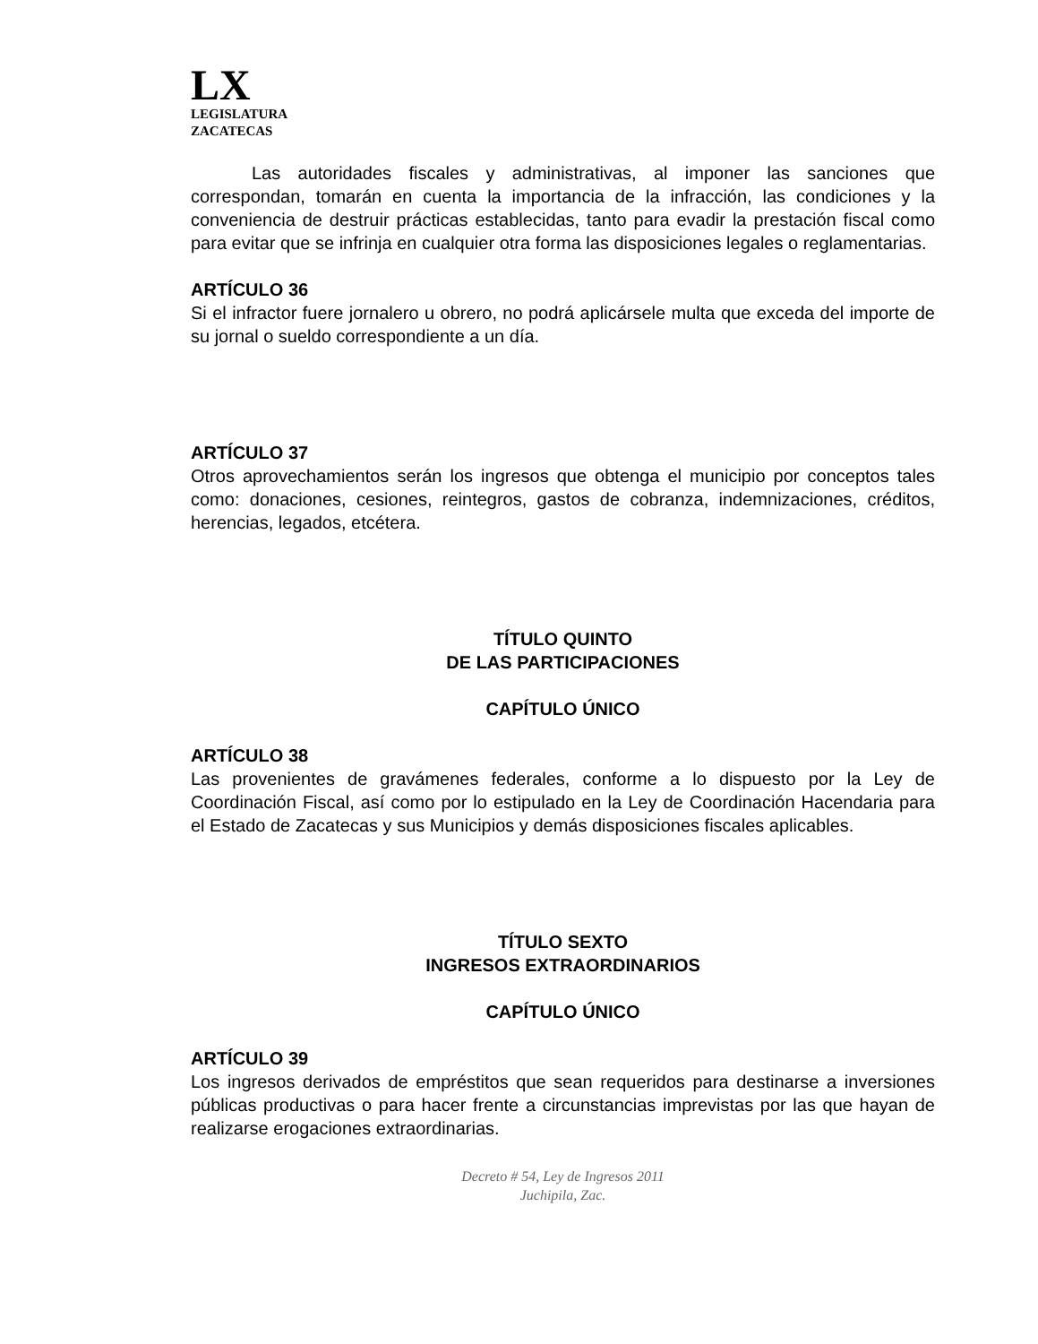LX
LEGISLATURA
ZACATECAS
Las autoridades fiscales y administrativas, al imponer las sanciones que correspondan, tomarán en cuenta la importancia de la infracción, las condiciones y la conveniencia de destruir prácticas establecidas, tanto para evadir la prestación fiscal como para evitar que se infrinja en cualquier otra forma las disposiciones legales o reglamentarias.
ARTÍCULO 36
Si el infractor fuere jornalero u obrero, no podrá aplicársele multa que exceda del importe de su jornal o sueldo correspondiente a un día.
ARTÍCULO 37
Otros aprovechamientos serán los ingresos que obtenga el municipio por conceptos tales como: donaciones, cesiones, reintegros, gastos de cobranza, indemnizaciones, créditos, herencias, legados, etcétera.
TÍTULO QUINTO
DE LAS PARTICIPACIONES
CAPÍTULO ÚNICO
ARTÍCULO 38
Las provenientes de gravámenes federales, conforme a lo dispuesto por la Ley de Coordinación Fiscal, así como por lo estipulado en la Ley de Coordinación Hacendaria para el Estado de Zacatecas y sus Municipios y demás disposiciones fiscales aplicables.
TÍTULO SEXTO
INGRESOS EXTRAORDINARIOS
CAPÍTULO ÚNICO
ARTÍCULO 39
Los ingresos derivados de empréstitos que sean requeridos para destinarse a inversiones públicas productivas o para hacer frente a circunstancias imprevistas por las que hayan de realizarse erogaciones extraordinarias.
Decreto # 54, Ley de Ingresos 2011
Juchipila, Zac.